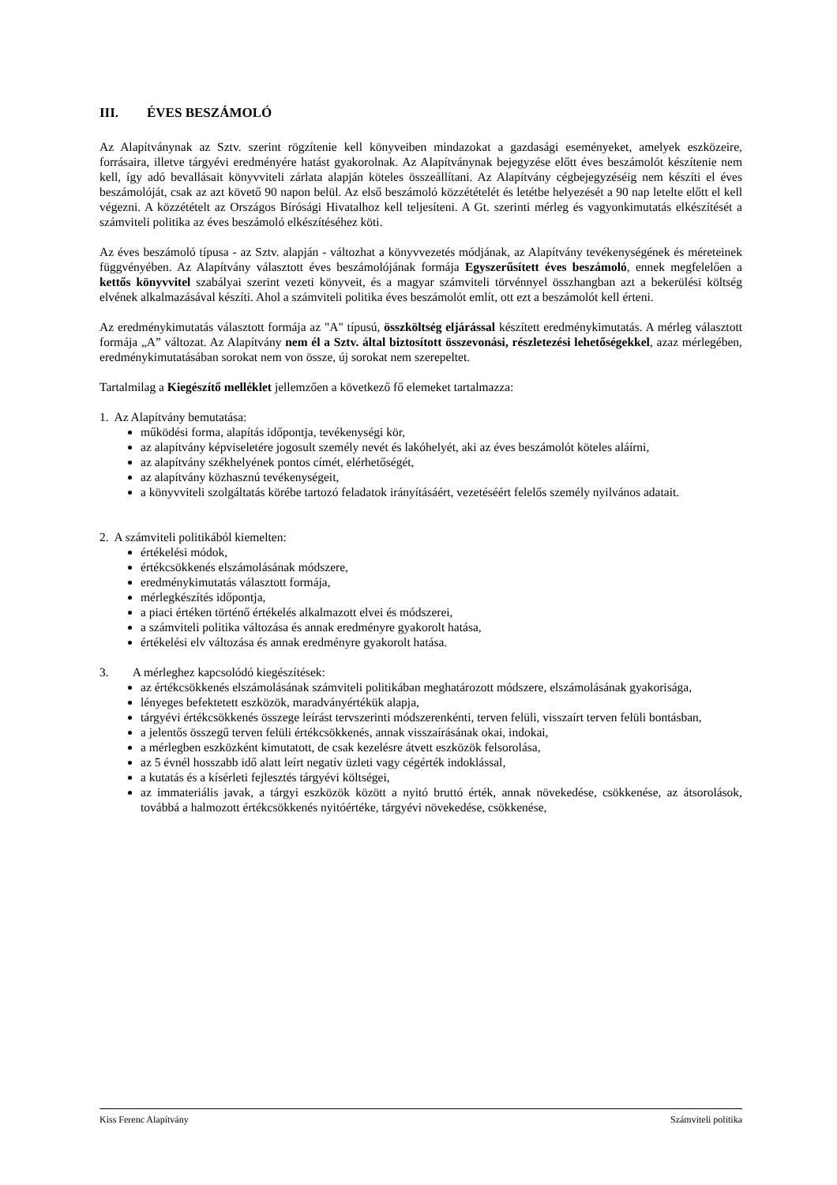III. ÉVES BESZÁMOLÓ
Az Alapítványnak az Sztv. szerint rögzítenie kell könyveiben mindazokat a gazdasági eseményeket, amelyek eszközeire, forrásaira, illetve tárgyévi eredményére hatást gyakorolnak. Az Alapítványnak bejegyzése előtt éves beszámolót készítenie nem kell, így adó bevallásait könyvviteli zárlata alapján köteles összeállítani. Az Alapítvány cégbejegyzéséig nem készíti el éves beszámolóját, csak az azt követő 90 napon belül. Az első beszámoló közzétételét és letétbe helyezését a 90 nap letelte előtt el kell végezni. A közzétételt az Országos Bírósági Hivatalhoz kell teljesíteni. A Gt. szerinti mérleg és vagyonkimutatás elkészítését a számviteli politika az éves beszámoló elkészítéséhez köti.
Az éves beszámoló típusa - az Sztv. alapján - változhat a könyvvezetés módjának, az Alapítvány tevékenységének és méreteinek függvényében. Az Alapítvány választott éves beszámolójának formája Egyszerűsített éves beszámoló, ennek megfelelően a kettős könyvvitel szabályai szerint vezeti könyveit, és a magyar számviteli törvénnyel összhangban azt a bekerülési költség elvének alkalmazásával készíti. Ahol a számviteli politika éves beszámolót említ, ott ezt a beszámolót kell érteni.
Az eredménykimutatás választott formája az "A" típusú, összköltség eljárással készített eredménykimutatás. A mérleg választott formája „A” változat. Az Alapítvány nem él a Sztv. által biztosított összevonási, részletezési lehetőségekkel, azaz mérlegében, eredménykimutatásában sorokat nem von össze, új sorokat nem szerepeltet.
Tartalmilag a Kiegészítő melléklet jellemzően a következő fő elemeket tartalmazza:
1. Az Alapítvány bemutatása:
működési forma, alapítás időpontja, tevékenységi kör,
az alapítvány képviseletére jogosult személy nevét és lakóhelyét, aki az éves beszámolót köteles aláírni,
az alapítvány székhelyének pontos címét, elérhetőségét,
az alapítvány közhasznú tevékenységeit,
a könyvviteli szolgáltatás körébe tartozó feladatok irányításáért, vezetéséért felelős személy nyilvános adatait.
2. A számviteli politikából kiemelten:
értékelési módok,
értékcsökkenés elszámolásának módszere,
eredménykimutatás választott formája,
mérlegkészítés időpontja,
a piaci értéken történő értékelés alkalmazott elvei és módszerei,
a számviteli politika változása és annak eredményre gyakorolt hatása,
értékelési elv változása és annak eredményre gyakorolt hatása.
3. A mérleghez kapcsolódó kiegészítések:
az értékcsökkenés elszámolásának számviteli politikában meghatározott módszere, elszámolásának gyakorisága,
lényeges befektetett eszközök, maradványértékük alapja,
tárgyévi értékcsökkenés összege leírást tervszerinti módszerenkénti, terven felüli, visszaírt terven felüli bontásban,
a jelentős összegű terven felüli értékcsökkenés, annak visszaírásának okai, indokai,
a mérlegben eszközként kimutatott, de csak kezelésre átvett eszközök felsorolása,
az 5 évnél hosszabb idő alatt leírt negatív üzleti vagy cégérték indoklással,
a kutatás és a kísérleti fejlesztés tárgyévi költségei,
az immateriális javak, a tárgyi eszközök között a nyitó bruttó érték, annak növekedése, csökkenése, az átsorolások, továbbá a halmozott értékcsökkenés nyitóértéke, tárgyévi növekedése, csökkenése,
Kiss Ferenc Alapítvány Számviteli politika